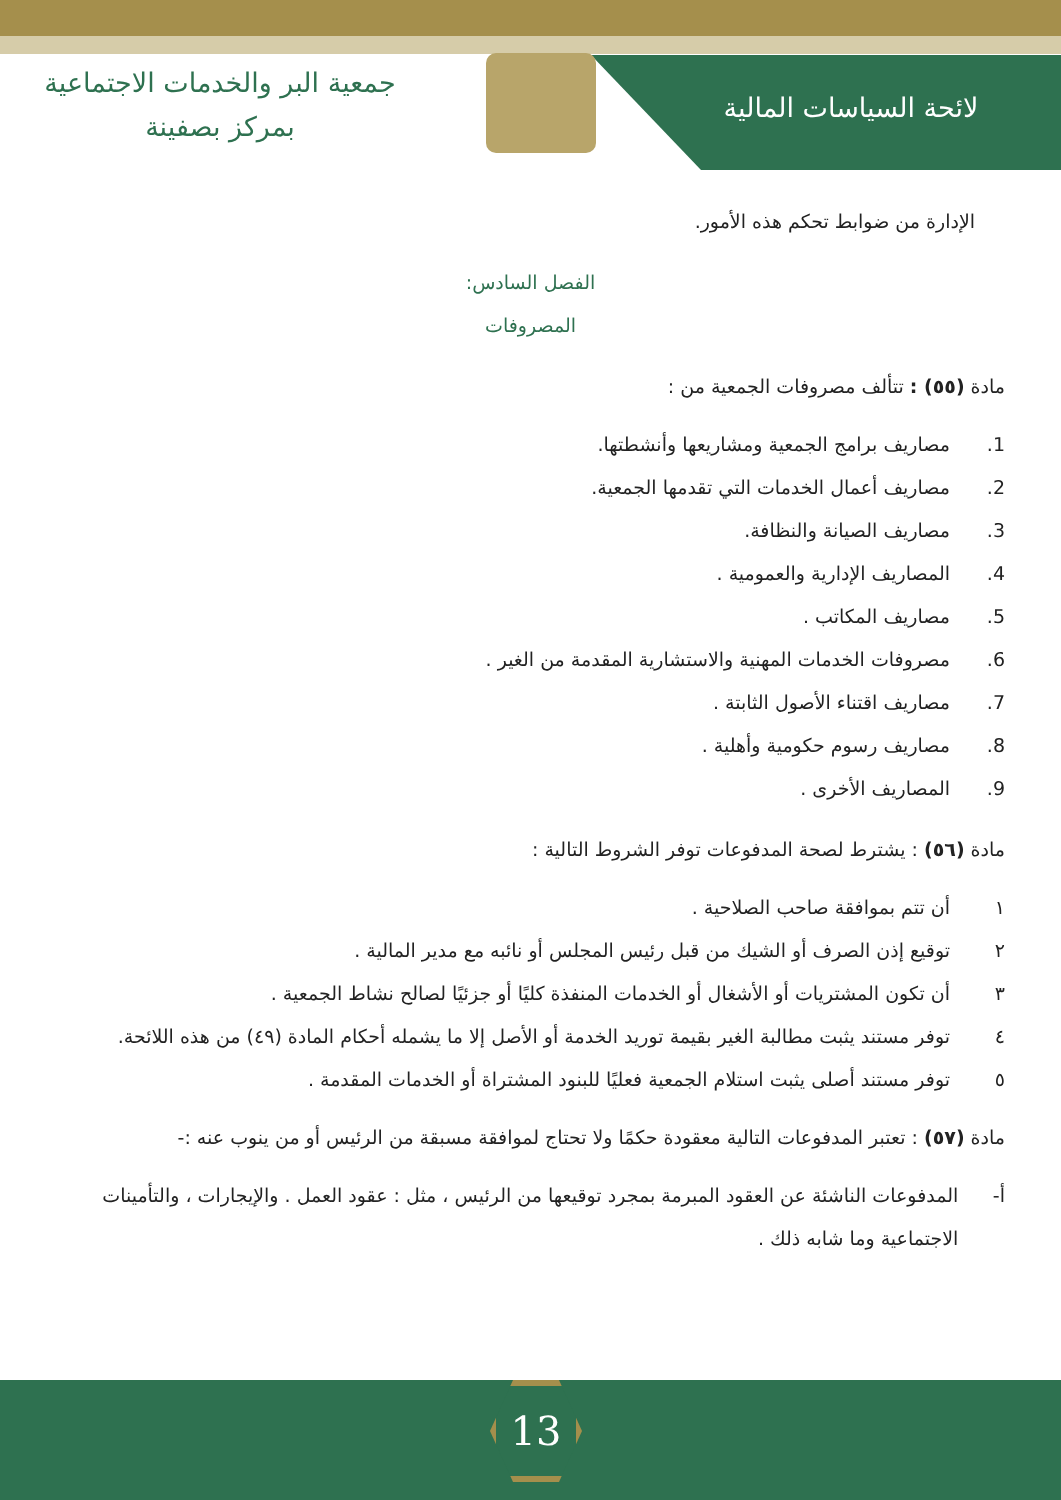لائحة السياسات المالية
جمعية البر والخدمات الاجتماعية
بمركز بصفينة
الإدارة من ضوابط تحكم هذه الأمور.
الفصل السادس:
المصروفات
مادة (٥٥) : تتألف مصروفات الجمعية من :
1. مصاريف برامج الجمعية ومشاريعها وأنشطتها.
2. مصاريف أعمال الخدمات التي تقدمها الجمعية.
3. مصاريف الصيانة والنظافة.
4. المصاريف الإدارية والعمومية .
5. مصاريف المكاتب .
6. مصروفات الخدمات المهنية والاستشارية المقدمة من الغير .
7. مصاريف اقتناء الأصول الثابتة .
8. مصاريف رسوم حكومية وأهلية .
9. المصاريف الأخرى .
مادة (٥٦) : يشترط لصحة المدفوعات توفر الشروط التالية :
١ أن تتم بموافقة صاحب الصلاحية .
٢ توقيع إذن الصرف أو الشيك من قبل رئيس المجلس أو نائبه مع مدير المالية .
٣ أن تكون المشتريات أو الأشغال أو الخدمات المنفذة كليًا أو جزئيًا لصالح نشاط الجمعية .
٤ توفر مستند يثبت مطالبة الغير بقيمة توريد الخدمة أو الأصل إلا ما يشمله أحكام المادة (٤٩) من هذه اللائحة.
٥ توفر مستند أصلى يثبت استلام الجمعية فعليًا للبنود المشتراة أو الخدمات المقدمة .
مادة (٥٧) : تعتبر المدفوعات التالية معقودة حكمًا ولا تحتاج لموافقة مسبقة من الرئيس أو من ينوب عنه :-
أ- المدفوعات الناشئة عن العقود المبرمة بمجرد توقيعها من الرئيس ، مثل : عقود العمل . والإيجارات ، والتأمينات الاجتماعية وما شابه ذلك .
13